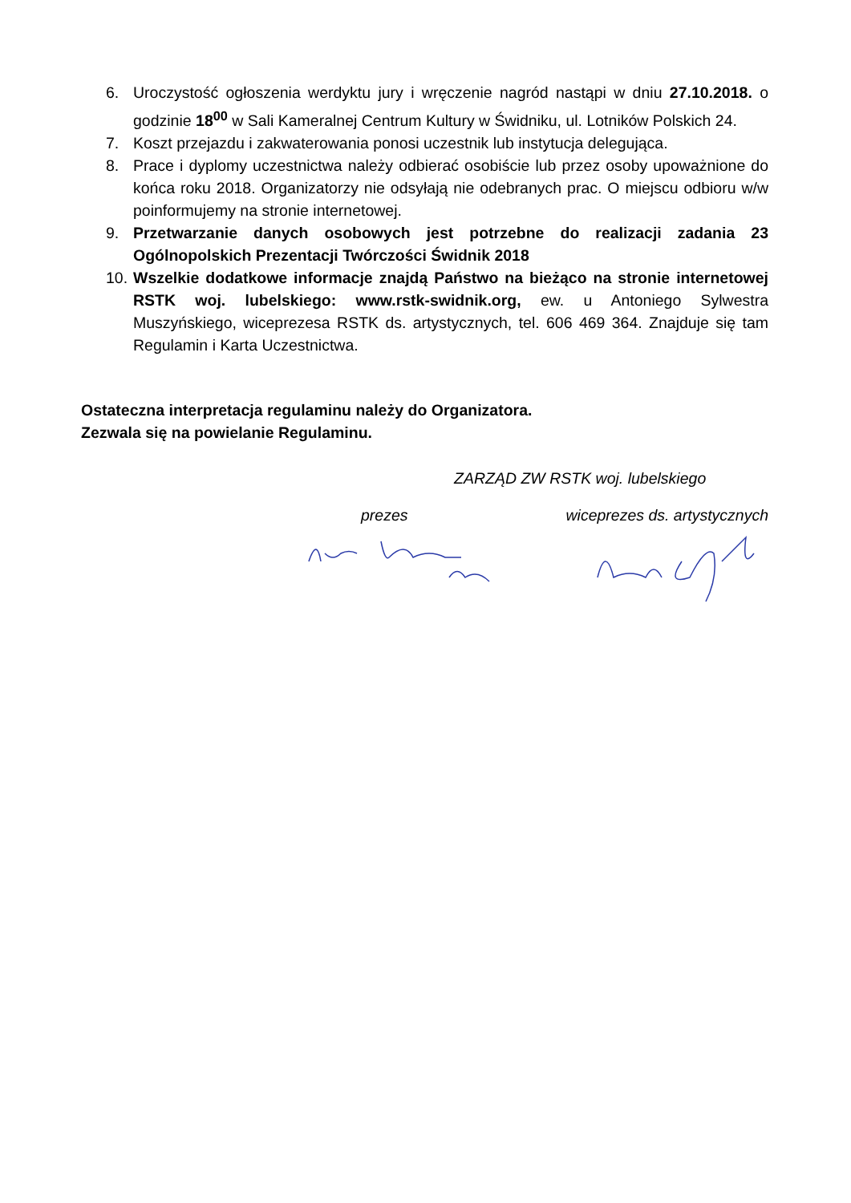6. Uroczystość ogłoszenia werdyktu jury i wręczenie nagród nastąpi w dniu 27.10.2018. o godzinie 18<sup>00</sup> w Sali Kameralnej Centrum Kultury w Świdniku, ul. Lotników Polskich 24.
7. Koszt przejazdu i zakwaterowania ponosi uczestnik lub instytucja delegująca.
8. Prace i dyplomy uczestnictwa należy odbierać osobiście lub przez osoby upoważnione do końca roku 2018. Organizatorzy nie odsyłają nie odebranych prac. O miejscu odbioru w/w poinformujemy na stronie internetowej.
9. Przetwarzanie danych osobowych jest potrzebne do realizacji zadania 23 Ogólnopolskich Prezentacji Twórczości Świdnik 2018
10. Wszelkie dodatkowe informacje znajdą Państwo na bieżąco na stronie internetowej RSTK woj. lubelskiego: www.rstk-swidnik.org, ew. u Antoniego Sylwestra Muszyńskiego, wiceprezesa RSTK ds. artystycznych, tel. 606 469 364. Znajduje się tam Regulamin i Karta Uczestnictwa.
Ostateczna interpretacja regulaminu należy do Organizatora.
Zezwala się na powielanie Regulaminu.
ZARZĄD ZW RSTK woj. lubelskiego
prezes wiceprezes ds. artystycznych